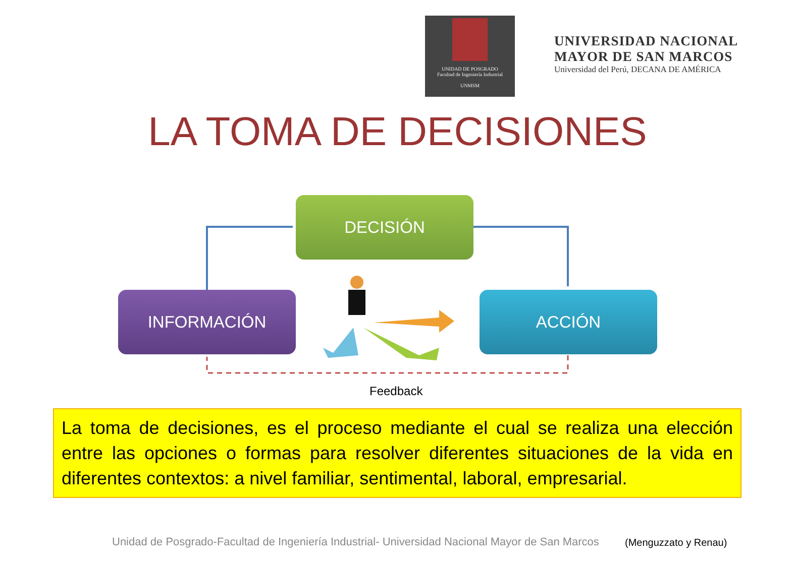UNIDAD DE POSGRADO
Facultad de Ingeniería Industrial
UNMSM
UNIVERSIDAD NACIONAL
MAYOR DE SAN MARCOS
Universidad del Perú, DECANA DE AMÉRICA
LA TOMA DE DECISIONES
DECISIÓN
INFORMACIÓN ACCIÓN
Feedback
La toma de decisiones, es el proceso mediante el cual se realiza una elección entre las opciones o formas para resolver diferentes situaciones de la vida en diferentes contextos: a nivel familiar, sentimental, laboral, empresarial.
Unidad de Posgrado-Facultad de Ingeniería Industrial- Universidad Nacional Mayor de San Marcos
(Menguzzato y Renau)